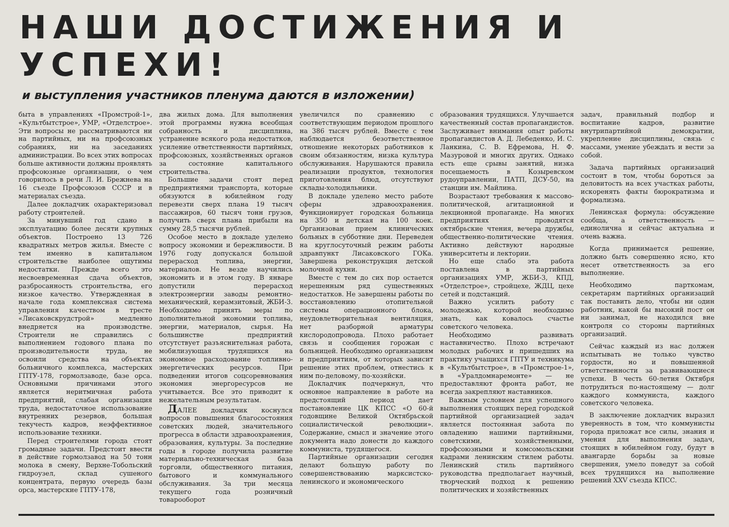НАШИ ДОСТИЖЕНИЯ И УСПЕХИ!
и выступления участников пленума даются в изложении)
быта в управлениях «Промстрой-1», «Культбытстрое», УМР, «Отделстрое». Эти вопросы не рассматриваются ни на партийных, ни на профсоюзных собраниях, ни на заседаниях администрации. Во всех этих вопросах больше активности должны проявлять профсоюзные организации, о чем говорилось в речи Л. И. Брежнева на 16 съезде Профсоюзов СССР и в материалах съезда.
Далее докладчик охарактеризовал работу строителей.
За минувший год сдано в эксплуатацию более десяти крупных объектов. Построено 13 726 квадратных метров жилья. Вместе с тем именно в капитальном строительстве наиболее ощутимы недостатки. Прежде всего это несвоевременная сдача объектов, разбросанность строительства, его низкое качество. Утвержденная в начале года комплексная система управления качеством в тресте «Лисаковскрудстрой» медленно внедряется на производстве. Строители не справились с выполнением годового плана по производительности труда, не освоили средства на объектах больничного комплекса, мастерских ГПТУ-178, гормолзаводе, базе орса. Основными причинами этого является неритмичная работа предприятий, слабая организация труда, недостаточное использование внутренних резервов, большая текучесть кадров, неэффективное использование техники.
Перед строителями города стоят громадные задачи. Предстоит ввести в действие гормолзавод на 50 тонн молока в смену, Верхне-Тобольский гидроузел, склад сушеного концентрата, первую очередь базы орса, мастерские ГПТУ-178,
два жилых дома. Для выполнения этой программы нужна всеобщая собранность и дисциплина, устранение всякого рода недостатков, усиление ответственности партийных, профсоюзных, хозяйственных органов за состояние капитального строительства.
Большие задачи стоят перед предприятиями транспорта, которые обязуются в юбилейном году перевезти сверх плана 19 тысяч пассажиров, 60 тысяч тонн грузов, получить сверх плана прибыли на сумму 28,5 тысячи рублей.
Особое место в докладе уделено вопросу экономии и бережливости. В 1976 году допускался большой перерасход топлива, энергии, материалов. Не везде научились экономить и в этом году. В январе допустили перерасход электроэнергии заводы ремонтно-механический, керамзитовый, ЖБИ-3. Необходимо принять меры по дополнительной экономии топлива, энергии, материалов, сырья. На большинстве предприятий отсутствует разъяснительная работа, мобилизующая трудящихся на экономное расходование топливно-энергетических ресурсов. При подведении итогов соцсоревнования экономия энергоресурсов не учитывается. Все это приводит к нежелательным результатам.
ДАЛЕЕ докладчик коснулся вопросов повышения благосостояния советских людей, значительного прогресса в области здравоохранения, образования, культуры. За последние годы в городе получила развитие материально-техническая база торговли, общественного питания, бытового и коммунального обслуживания. За три месяца текущего года розничный товарооборот
увеличился по сравнению с соответствующим периодом прошлого на 386 тысяч рублей. Вместе с тем наблюдается безответственное отношение некоторых работников к своим обязанностям, низка культура обслуживания. Нарушаются правила реализации продуктов, технология приготовления блюд, отсутствуют склады-холодильники.
В докладе уделено место работе сферы здравоохранения. Функционирует городская больница на 350 и детская на 100 коек. Организован прием клинических больных в субботние дни. Переведен на круглосуточный режим работы здравпункт Лисаковского ГОКа. Завершена реконструкция детской молочной кухни.
Вместе с тем до сих пор остается нерешенным ряд существенных недостатков. Не завершены работы по восстановлению отопительной системы операционного блока, неудовлетворительная вентиляция, нет разборной арматуры кислородопровода. Плохо работает связь и сообщения горожан с больницей. Необходимо организациям и предприятиям, от которых зависит решение этих проблем, отнестись к ним по-деловому, по-хозяйски.
Докладчик подчеркнул, что основное направление в работе на предстоящий период дает постановление ЦК КПСС «О 60-й годовщине Великой Октябрьской социалистической революции». Содержание, смысл и значение этого документа надо донести до каждого коммуниста, трудящегося.
Партийные организации сегодня делают большую работу по совершенствованию марксистско-ленинского и экономического
образования трудящихся. Улучшается качественный состав пропагандистов. Заслуживает внимания опыт работы пропагандистов А. Д. Лебеденко, И. С. Ланкина, С. В. Ефремова, Н. Ф. Мазуровой и многих других. Однако есть еще срывы занятий, низка посещаемость в Козыревском рудоуправлении, ПАТП, ДСУ-50, на станции им. Майлина.
Возрастают требования к массово-политической, агитационной и лекционной пропаганде. На многих предприятиях проводятся октябрьские чтения, вечера дружбы, общественно-политические чтения. Активно действуют народные университеты и лектории.
Но еще слабо эта работа поставлена в партийных организациях УМР, ЖБИ-3, КПД, «Отделстрое», стройцехе, ЖДЦ, цехе сетей и подстанций.
Важно усилить работу с молодежью, которой необходимо знать, как ковалось счастье советского человека.
Необходимо развивать наставничество. Плохо встречают молодых рабочих и пришедших на практику учащихся ГПТУ и техникума в «Культбытстрое», в «Промстрое-1», в «Уралдомнаремонте» — не предоставляют фронта работ, не всегда закрепляют наставников.
Важным условием для успешного выполнения стоящих перед городской партийной организацией задач является постоянная забота по овладению нашими партийными, советскими, хозяйственными, профсоюзными и комсомольскими кадрами ленинским стилем работы. Ленинский стиль партийного руководства предполагает научный, творческий подход к решению политических и хозяйственных
задач, правильный подбор и воспитание кадров, развитие внутрипартийной демократии, укрепление дисциплины, связь с массами, умение убеждать и вести за собой.
Задача партийных организаций состоит в том, чтобы бороться за деловитость на всех участках работы, искоренять факты бюрократизма и формализма.
Ленинская формула: обсуждение сообща, а ответственность — единолична и сейчас актуальна и очень важна.
Когда принимается решение, должно быть совершенно ясно, кто несет ответственность за его выполнение.
Необходимо парткомам, секретарям партийных организаций так поставить дело, чтобы ни один работник, какой бы высокий пост он ни занимал, не находился вне контроля со стороны партийных организаций.
Сейчас каждый из нас должен испытывать не только чувство гордости, но и повышенной ответственности за развивающиеся успехи. В честь 60-летия Октября потрудиться по-настоящему — долг каждого коммуниста, каждого советского человека.
В заключение докладчик выразил уверенность в том, что коммунисты города приложат все силы, знания и умения для выполнения задач, стоящих в юбилейном году, будут в авангарде борьбы за новые свершения, умело поведут за собой всех трудящихся на выполнение решений XXV съезда КПСС.